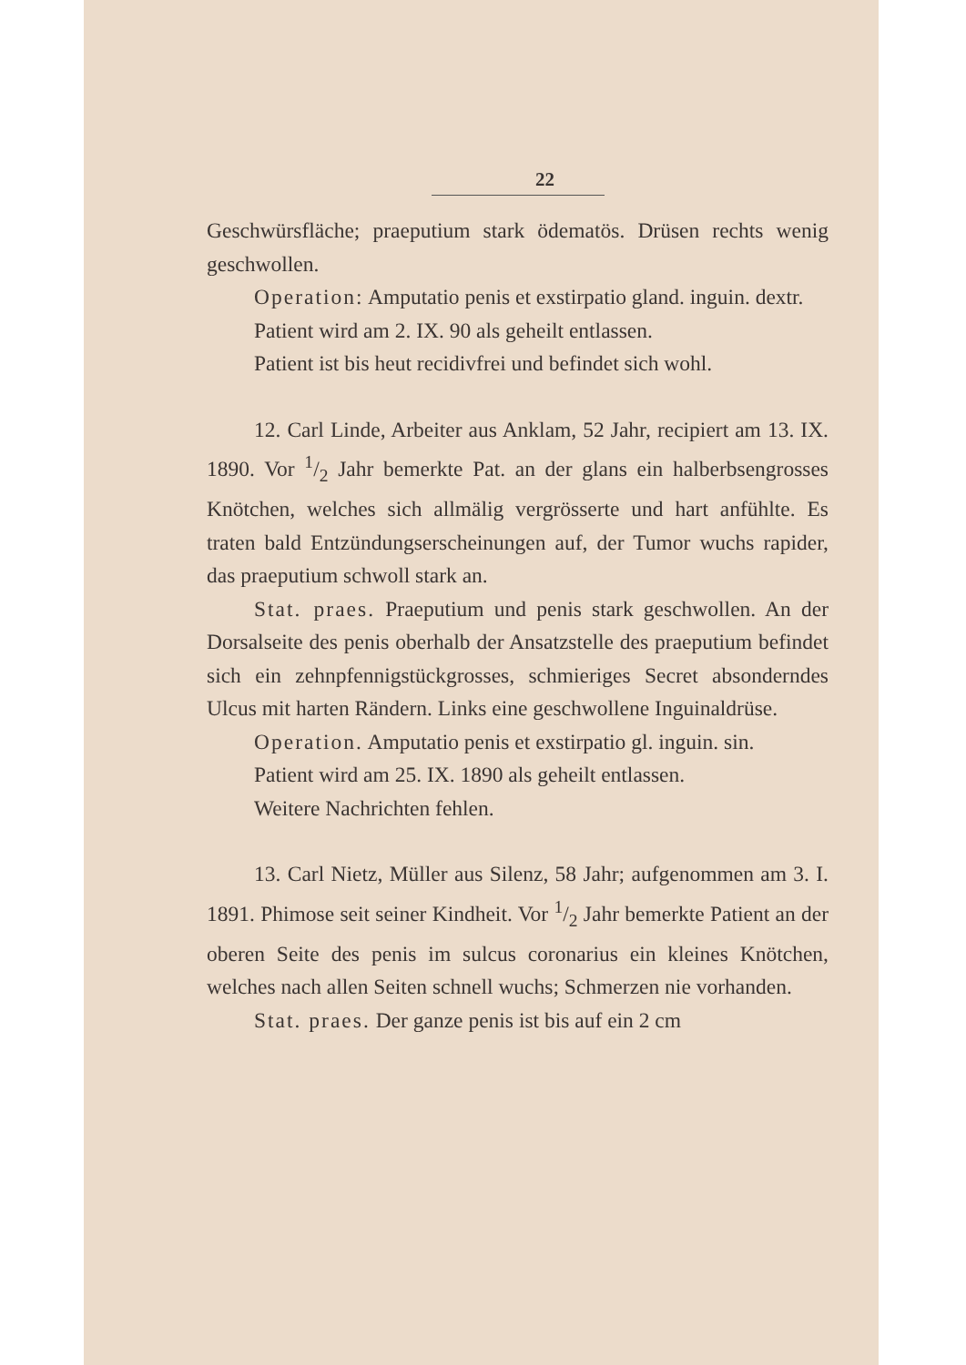22
Geschwürsfläche; praeputium stark ödematös. Drüsen rechts wenig geschwollen.
Operation: Amputatio penis et exstirpatio gland. inguin. dextr.
Patient wird am 2. IX. 90 als geheilt entlassen.
Patient ist bis heut recidivfrei und befindet sich wohl.
12. Carl Linde, Arbeiter aus Anklam, 52 Jahr, recipiert am 13. IX. 1890. Vor 1/2 Jahr bemerkte Pat. an der glans ein halberbsengrosses Knötchen, welches sich allmälig vergrösserte und hart anfühlte. Es traten bald Entzündungserscheinungen auf, der Tumor wuchs rapider, das praeputium schwoll stark an.
Stat. praes. Praeputium und penis stark geschwollen. An der Dorsalseite des penis oberhalb der Ansatzstelle des praeputium befindet sich ein zehnpfennigstückgrosses, schmieriges Secret absonderndes Ulcus mit harten Rändern. Links eine geschwollene Inguinaldrüse.
Operation. Amputatio penis et exstirpatio gl. inguin. sin.
Patient wird am 25. IX. 1890 als geheilt entlassen.
Weitere Nachrichten fehlen.
13. Carl Nietz, Müller aus Silenz, 58 Jahr; aufgenommen am 3. I. 1891. Phimose seit seiner Kindheit. Vor 1/2 Jahr bemerkte Patient an der oberen Seite des penis im sulcus coronarius ein kleines Knötchen, welches nach allen Seiten schnell wuchs; Schmerzen nie vorhanden.
Stat. praes. Der ganze penis ist bis auf ein 2 cm